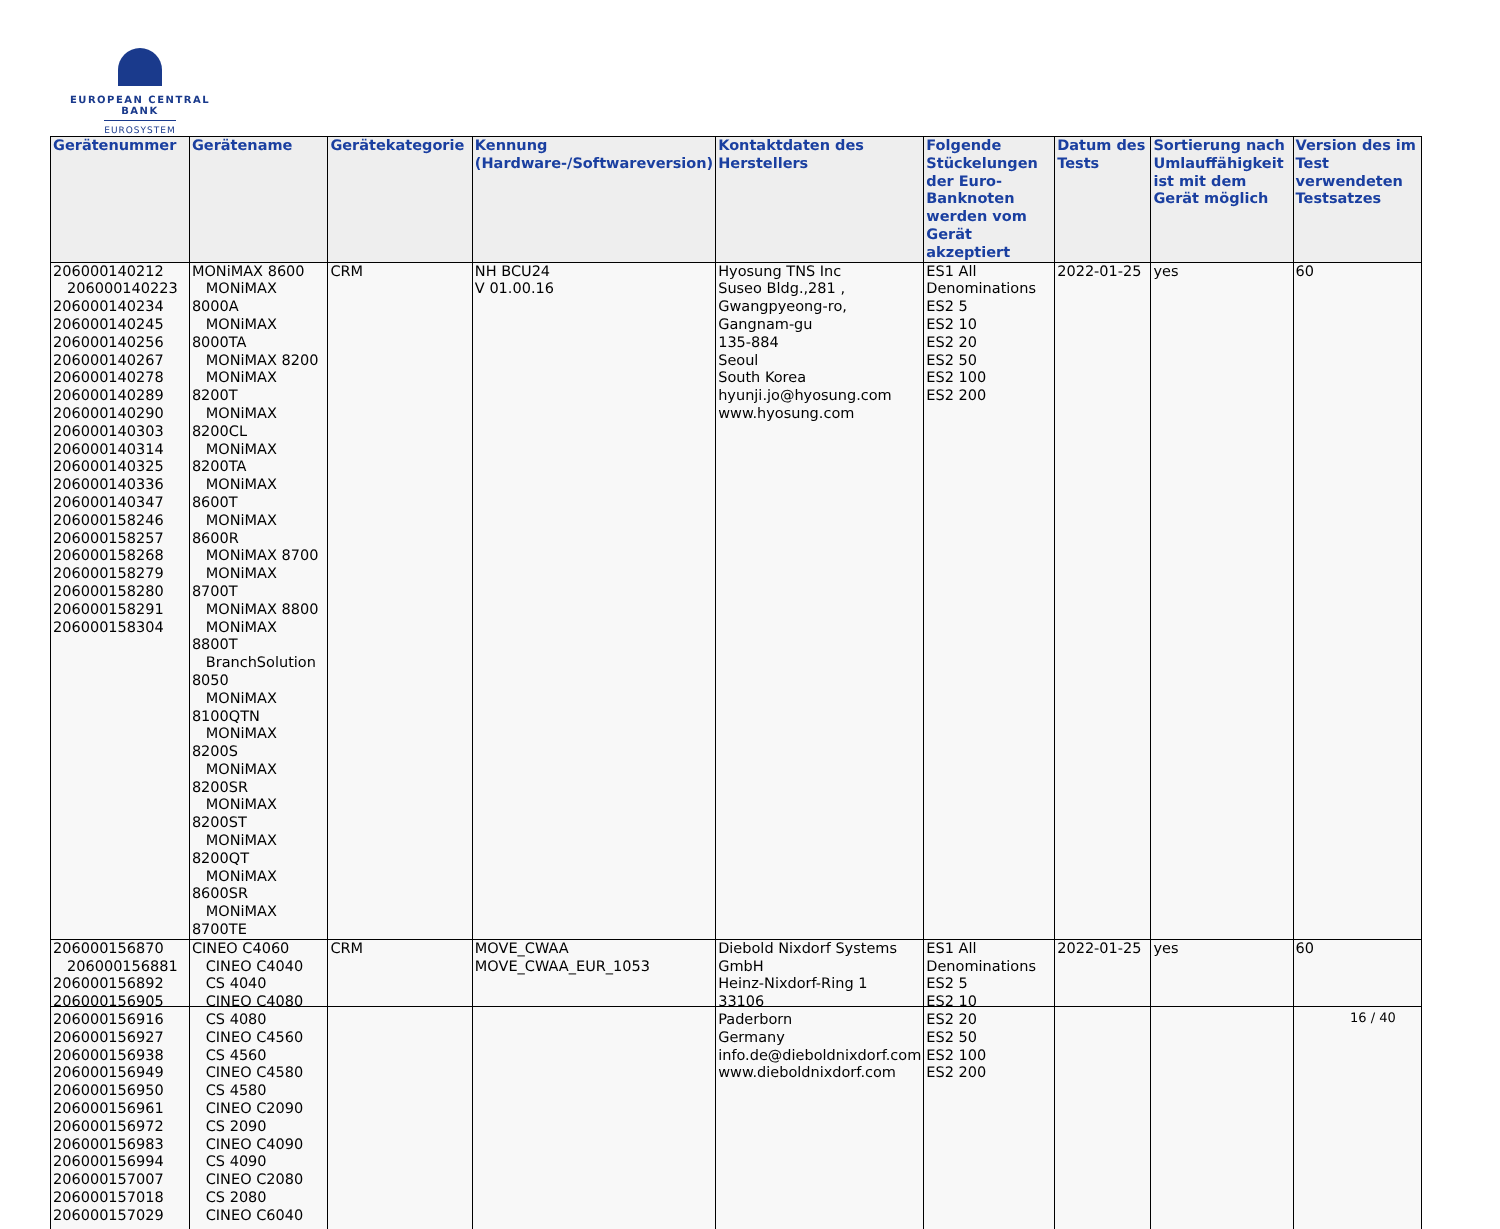EUROPEAN CENTRAL BANK
EUROSYSTEM
| Gerätenummer | Gerätename | Gerätekategorie | Kennung (Hardware-/Softwareversion) | Kontaktdaten des Herstellers | Folgende Stückelungen der Euro-Banknoten werden vom Gerät akzeptiert | Datum des Tests | Sortierung nach Umlauffähigkeit ist mit dem Gerät möglich | Version des im Test verwendeten Testsatzes |
| --- | --- | --- | --- | --- | --- | --- | --- | --- |
| 206000140212 206000140223 206000140234 206000140245 206000140256 206000140267 206000140278 206000140289 206000140290 206000140303 206000140314 206000140325 206000140336 206000140347 206000158246 206000158257 206000158268 206000158279 206000158280 206000158291 206000158304 | MONiMAX 8600 MONiMAX 8000A MONiMAX 8000TA MONiMAX 8200 MONiMAX 8200T MONiMAX 8200CL MONiMAX 8200TA MONiMAX 8600T MONiMAX 8600R MONiMAX 8700 MONiMAX 8700T MONiMAX 8800 MONiMAX 8800T BranchSolution 8050 MONiMAX 8100QTN MONiMAX 8200S MONiMAX 8200SR MONiMAX 8200ST MONiMAX 8200QT MONiMAX 8600SR MONiMAX 8700TE | CRM | NH BCU24 V 01.00.16 | Hyosung TNS Inc Suseo Bldg.,281 , Gwangpyeong-ro, Gangnam-gu 135-884 Seoul South Korea hyunji.jo@hyosung.com www.hyosung.com | ES1 All Denominations ES2 5 ES2 10 ES2 20 ES2 50 ES2 100 ES2 200 | 2022-01-25 | yes | 60 |
| 206000156870 206000156881 206000156892 206000156905 206000156916 206000156927 206000156938 206000156949 206000156950 206000156961 206000156972 206000156983 206000156994 206000157007 206000157018 206000157029 | CINEO C4060 CINEO C4040 CS 4040 CINEO C4080 CS 4080 CINEO C4560 CS 4560 CINEO C4580 CS 4580 CINEO C2090 CS 2090 CINEO C4090 CS 4090 CINEO C2080 CS 2080 CINEO C6040 | CRM | MOVE_CWAA MOVE_CWAA_EUR_1053 | Diebold Nixdorf Systems GmbH Heinz-Nixdorf-Ring 1 33106 Paderborn Germany info.de@dieboldnixdorf.com www.dieboldnixdorf.com | ES1 All Denominations ES2 5 ES2 10 ES2 20 ES2 50 ES2 100 ES2 200 | 2022-01-25 | yes | 60 |
16 / 40